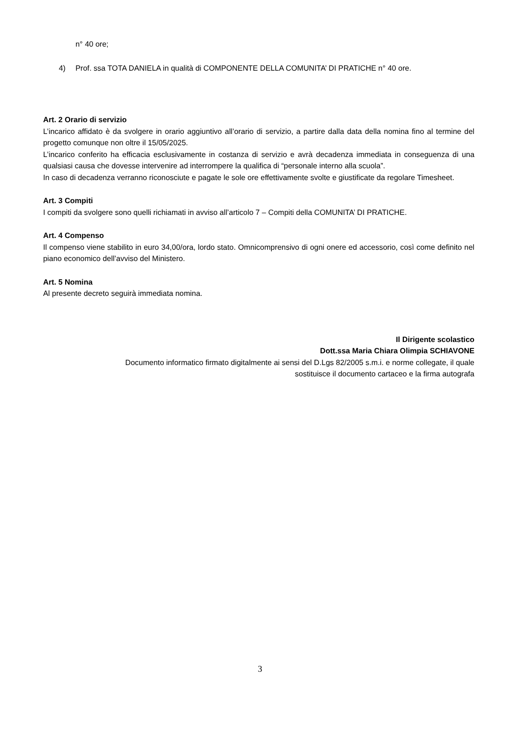n° 40 ore;
4) Prof. ssa TOTA DANIELA in qualità di COMPONENTE DELLA COMUNITA’ DI PRATICHE n° 40 ore.
Art. 2 Orario di servizio
L’incarico affidato è da svolgere in orario aggiuntivo all’orario di servizio, a partire dalla data della nomina fino al termine del progetto comunque non oltre il 15/05/2025.
L’incarico conferito ha efficacia esclusivamente in costanza di servizio e avrà decadenza immediata in conseguenza di una qualsiasi causa che dovesse intervenire ad interrompere la qualifica di “personale interno alla scuola”.
In caso di decadenza verranno riconosciute e pagate le sole ore effettivamente svolte e giustificate da regolare Timesheet.
Art. 3 Compiti
I compiti da svolgere sono quelli richiamati in avviso all’articolo 7 – Compiti della COMUNITA’ DI PRATICHE.
Art. 4 Compenso
Il compenso viene stabilito in euro 34,00/ora, lordo stato. Omnicomprensivo di ogni onere ed accessorio, così come definito nel piano economico dell’avviso del Ministero.
Art. 5 Nomina
Al presente decreto seguirà immediata nomina.
Il Dirigente scolastico
Dott.ssa Maria Chiara Olimpia SCHIAVONE
Documento informatico firmato digitalmente ai sensi del D.Lgs 82/2005 s.m.i. e norme collegate, il quale
sostituisce il documento cartaceo e la firma autografa
3